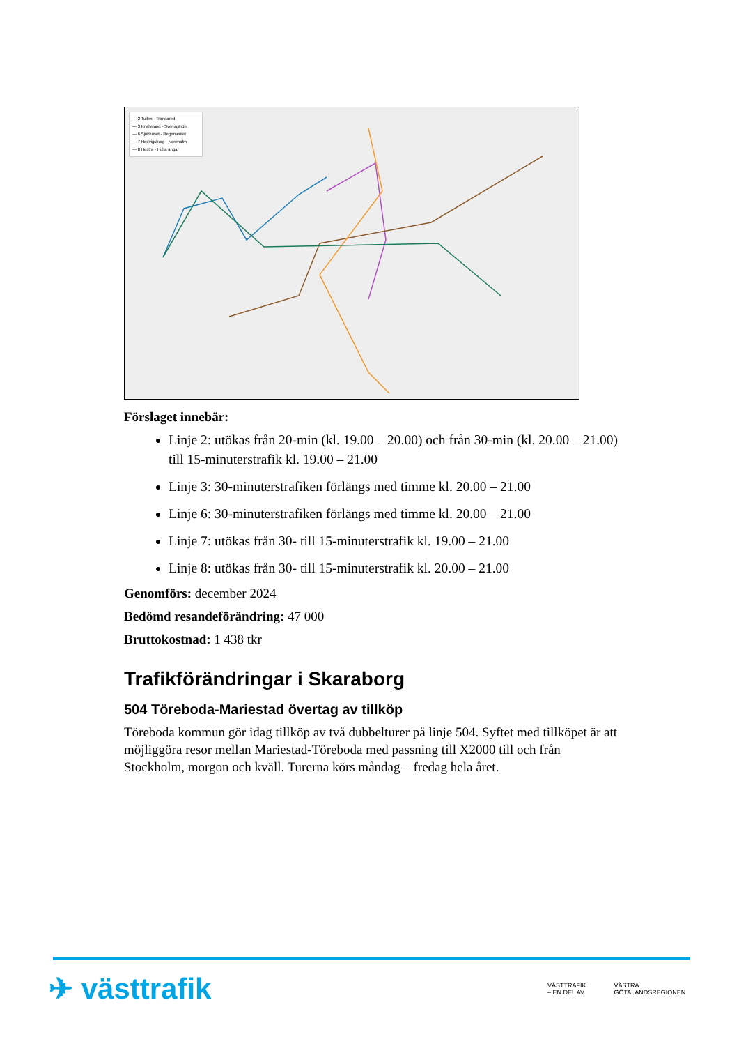— 2 Tullen - Trandared
— 3 Knalleland - Svensgärde
— 6 Sjukhuset - Regementet
— 7 Hedvigsborg - Norrmalm
— 8 Hestra - Hulta ängar
Förslaget innebär:
Linje 2: utökas från 20-min (kl. 19.00 – 20.00) och från 30-min (kl. 20.00 – 21.00) till 15-minuterstrafik kl. 19.00 – 21.00
Linje 3: 30-minuterstrafiken förlängs med timme kl. 20.00 – 21.00
Linje 6: 30-minuterstrafiken förlängs med timme kl. 20.00 – 21.00
Linje 7: utökas från 30- till 15-minuterstrafik kl. 19.00 – 21.00
Linje 8: utökas från 30- till 15-minuterstrafik kl. 20.00 – 21.00
Genomförs: december 2024
Bedömd resandeförändring: 47 000
Bruttokostnad: 1 438 tkr
Trafikförändringar i Skaraborg
504 Töreboda-Mariestad övertag av tillköp
Töreboda kommun gör idag tillköp av två dubbelturer på linje 504. Syftet med tillköpet är att möjliggöra resor mellan Mariestad-Töreboda med passning till X2000 till och från Stockholm, morgon och kväll. Turerna körs måndag – fredag hela året.
✈ västtrafik
VÄSTTRAFIK
– EN DEL AV VÄSTRA
GÖTALANDSREGIONEN